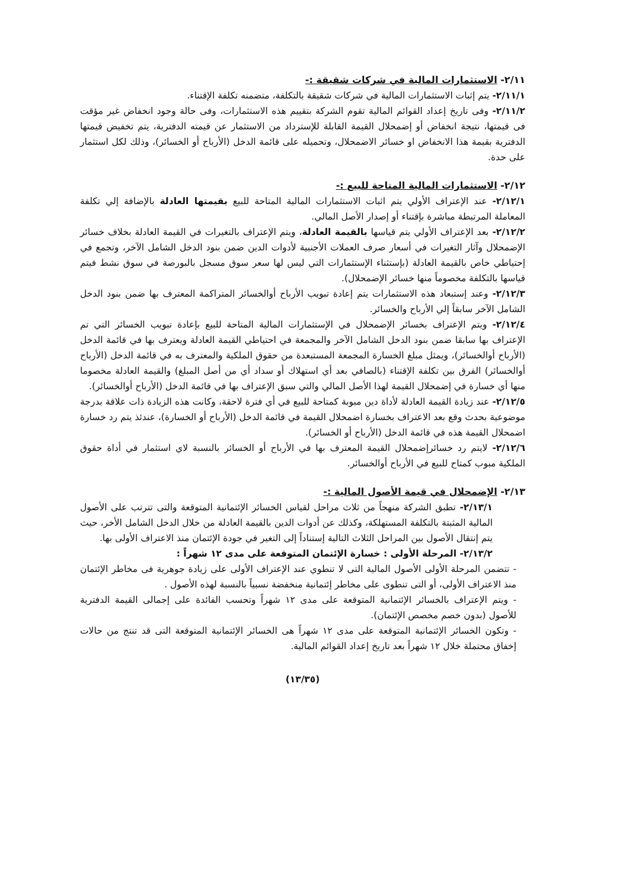٢/١١- الاستثمارات المالية في شركات شقيقة :-
٢/١١/١- يتم إثبات الاستثمارات المالية في شركات شقيقة بالتكلفة، متضمنه تكلفة الإقتناء.
٢/١١/٢- وفى تاريخ إعداد القوائم المالية تقوم الشركة بتقييم هذه الاستثمارات، وفى حالة وجود انخفاض غير مؤقت فى قيمتها، نتيجة انخفاض أو إضمحلال القيمة القابلة للإسترداد من الاستثمار عن قيمته الدفترية، يتم تخفيض قيمتها الدفترية بقيمة هذا الانخفاض او خسائر الاضمحلال، وتحميله على قائمة الدخل (الأرباح أو الخسائر)، وذلك لكل استثمار على حدة.
٢/١٢- الاستثمارات المالية المتاحة للبيع :-
٢/١٢/١- عند الإعتراف الأولي يتم اثبات الاستثمارات المالية المتاحة للبيع بقيمتها العادلة بالإضافة إلي تكلفة المعاملة المرتبطة مباشرة بإقتناء أو إصدار الأصل المالي.
٢/١٢/٢- بعد الإعتراف الأولي يتم قياسها بالقيمة العادلة، ويتم الإعتراف بالتغيرات في القيمة العادلة بخلاف خسائر الإضمحلال وآثار التغيرات في أسعار صرف العملات الأجنبية لأدوات الدين ضمن بنود الدخل الشامل الآخر، وتجمع في إحتياطي خاص بالقيمة العادلة (بإستثناء الإستثمارات التي ليس لها سعر سوق مسجل بالبورصة في سوق نشط فيتم قياسها بالتكلفة مخصوماً منها خسائر الإضمحلال).
٢/١٢/٣- وعند إستبعاد هذه الاستثمارات يتم إعادة تبويب الأرباح أوالخسائر المتراكمة المعترف بها ضمن بنود الدخل الشامل الآخر سابقاً إلي الأرباح والخسائر.
٢/١٢/٤- ويتم الإعتراف بخسائر الإضمحلال في الإستثمارات المالية المتاحة للبيع بإعادة تبويب الخسائر التي تم الإعتراف بها سابقا ضمن بنود الدخل الشامل الآخر والمجمعة في احتياطي القيمة العادلة ويعترف بها في قائمة الدخل (الأرباح أوالخسائر)، ويمثل مبلغ الخسارة المجمعة المستبعدة من حقوق الملكية والمعترف به في قائمة الدخل (الأرباح أوالخسائر) الفرق بين تكلفة الإقتناء (بالصافي بعد أي استهلاك أو سداد أي من أصل المبلغ) والقيمة العادلة مخصوما منها أي خسارة في إضمحلال القيمة لهذا الأصل المالي والتي سبق الإعتراف بها في قائمة الدخل (الأرباح أوالخسائر).
٢/١٢/٥- عند زيادة القيمة العادلة لأداة دين مبوبة كمتاحة للبيع في أي فترة لاحقة، وكانت هذه الزيادة ذات علاقة بدرجة موضوعية بحدث وقع بعد الاعتراف بخسارة اضمحلال القيمة في قائمة الدخل (الأرباح أو الخسارة)، عندئذ يتم رد خسارة اضمحلال القيمة هذه في قائمة الدخل (الأرباح أو الخسائر).
٢/١٢/٦- لايتم رد خسائرإضمحلال القيمة المعترف بها في الأرباح أو الخسائر بالنسبة لاي استثمار في أداة حقوق الملكية مبوب كمتاح للبيع في الأرباح أوالخسائر.
٢/١٣- الإضمحلال في قيمة الأصول المالية :-
٢/١٣/١- تطبق الشركة منهجاً من ثلاث مراحل لقياس الخسائر الإئتمانية المتوقعة والتى تترتب على الأصول المالية المثبتة بالتكلفة المستهلكة، وكذلك عن أدوات الدين بالقيمة العادلة من خلال الدخل الشامل الأخر، حيث يتم إنتقال الأصول بين المراحل الثلاث التالية إستناداً إلى التغير في جودة الإئتمان منذ الاعتراف الأولى بها.
٢/١٣/٢- المرحلة الأولى : خسارة الإئتمان المتوقعة على مدى ١٢ شهراً :
- تتضمن المرحلة الأولى الأصول المالية التى لا تنطوي عند الإعتراف الأولى على زيادة جوهرية فى مخاطر الإئتمان منذ الاعتراف الأولى، أو التى تنطوى على مخاطر إئتمانية منخفضة نسبياً بالنسبة لهذه الأصول .
- ويتم الإعتراف بالخسائر الإئتمانية المتوقعة على مدى ١٢ شهراً وتحسب الفائدة على إجمالى القيمة الدفترية للأصول (بدون خصم مخصص الإئتمان).
- وتكون الخسائر الإئتمانية المتوقعة على مدى ١٢ شهراً هى الخسائر الإئتمانية المتوقعة التى قد تنتج من حالات إخفاق محتملة خلال ١٢ شهراً بعد تاريخ إعداد القوائم المالية.
(١٣/٣٥)